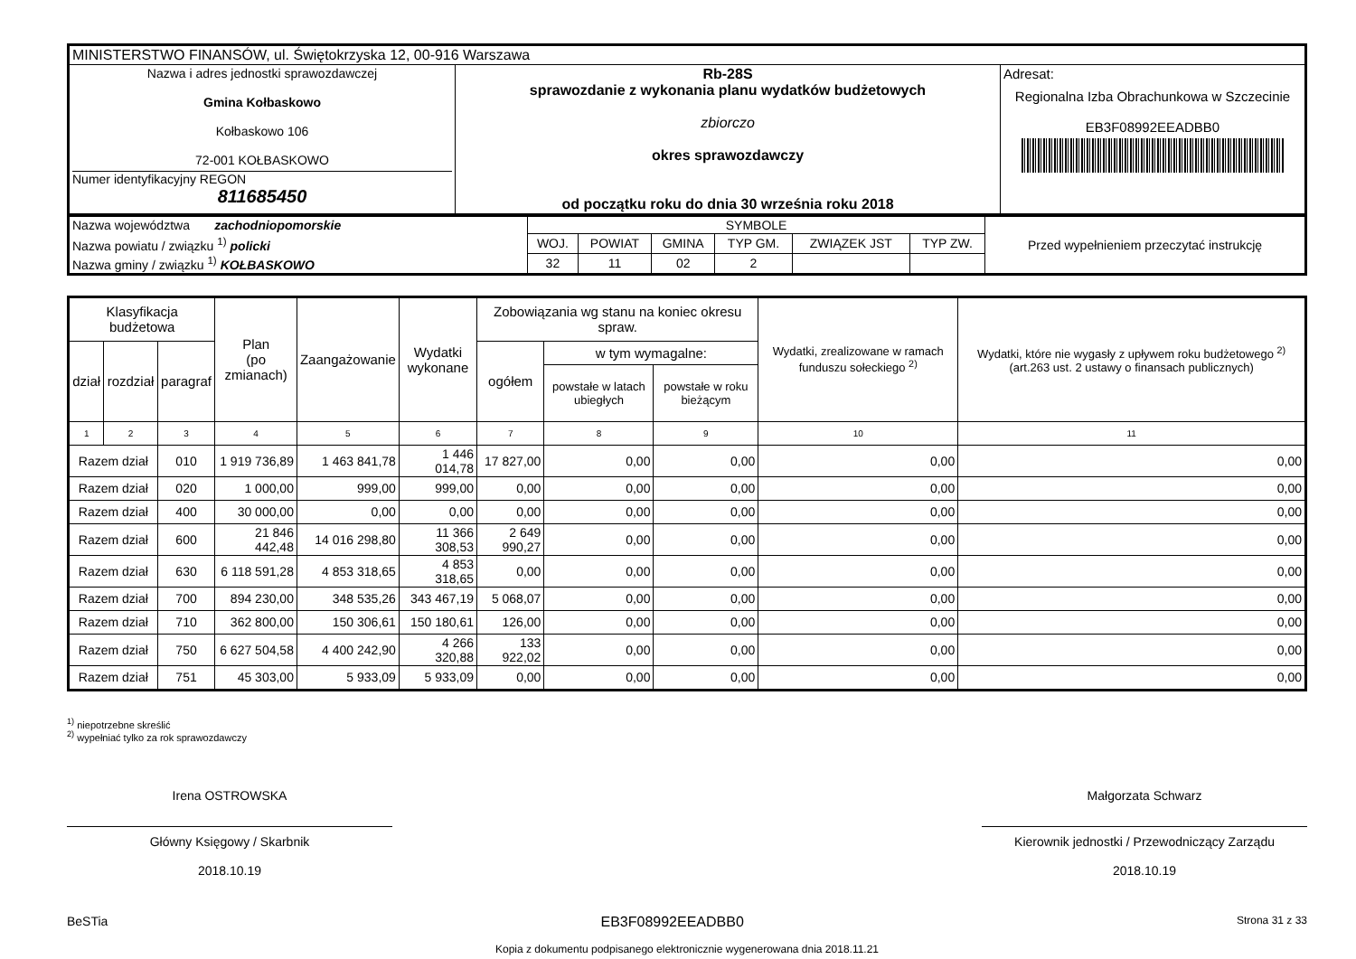| MINISTERSTWO FINANSÓW, ul. Świętokrzyska 12, 00-916 Warszawa | | |
| Nazwa i adres jednostki sprawozdawczej Gmina Kołbaskowo Kołbaskowo 106 72-001 KOŁBASKOWO Numer identyfikacyjny REGON 811685450 | Rb-28S sprawozdanie z wykonania planu wydatków budżetowych zbiorczo okres sprawozdawczy od początku roku do dnia 30 września roku 2018 | Adresat: Regionalna Izba Obrachunkowa w Szczecinie EB3F08992EEADBB0 |
| Nazwa województwa zachodniopomorskie | SYMBOLE | | | | | | Przed wypełnieniem przeczytać instrukcję |
| Nazwa powiatu / związku <sup>1)</sup> policki | WOJ. | POWIAT | GMINA | TYP GM. | ZWIĄZEK JST | TYP ZW. | |
| Nazwa gminy / związku <sup>1)</sup> KOŁBASKOWO | 32 | 11 | 02 | 2 | | | |
| Klasyfikacja budżetowa | | | Plan (po zmianach) | Zaangażowanie | Wydatki wykonane | Zobowiązania wg stanu na koniec okresu spraw. | | | Wydatki, zrealizowane w ramach funduszu sołeckiego <sup>2)</sup> | Wydatki, które nie wygasły z upływem roku budżetowego <sup>2)</sup> (art.263 ust. 2 ustawy o finansach publicznych) |
| --- | --- | --- | --- | --- | --- | --- | --- | --- | --- | --- |
| dział | rozdział | paragraf | | | | ogółem | w tym wymagalne: | | | |
| | | | | | | | powstałe w latach ubiegłych | powstałe w roku bieżącym | | |
| 1 | 2 | 3 | 4 | 5 | 6 | 7 | 8 | 9 | 10 | 11 |
| Razem dział | | 010 | 1 919 736,89 | 1 463 841,78 | 1 446 014,78 | 17 827,00 | 0,00 | 0,00 | 0,00 | 0,00 |
| Razem dział | | 020 | 1 000,00 | 999,00 | 999,00 | 0,00 | 0,00 | 0,00 | 0,00 | 0,00 |
| Razem dział | | 400 | 30 000,00 | 0,00 | 0,00 | 0,00 | 0,00 | 0,00 | 0,00 | 0,00 |
| Razem dział | | 600 | 21 846 442,48 | 14 016 298,80 | 11 366 308,53 | 2 649 990,27 | 0,00 | 0,00 | 0,00 | 0,00 |
| Razem dział | | 630 | 6 118 591,28 | 4 853 318,65 | 4 853 318,65 | 0,00 | 0,00 | 0,00 | 0,00 | 0,00 |
| Razem dział | | 700 | 894 230,00 | 348 535,26 | 343 467,19 | 5 068,07 | 0,00 | 0,00 | 0,00 | 0,00 |
| Razem dział | | 710 | 362 800,00 | 150 306,61 | 150 180,61 | 126,00 | 0,00 | 0,00 | 0,00 | 0,00 |
| Razem dział | | 750 | 6 627 504,58 | 4 400 242,90 | 4 266 320,88 | 133 922,02 | 0,00 | 0,00 | 0,00 | 0,00 |
| Razem dział | | 751 | 45 303,00 | 5 933,09 | 5 933,09 | 0,00 | 0,00 | 0,00 | 0,00 | 0,00 |
<sup>1)</sup> niepotrzebne skreślić
<sup>2)</sup> wypełniać tylko za rok sprawozdawczy
Irena OSTROWSKA
Główny Księgowy / Skarbnik
2018.10.19
Małgorzata Schwarz
Kierownik jednostki / Przewodniczący Zarządu
2018.10.19
BeSTia EB3F08992EEADBB0 Strona 31 z 33
Kopia z dokumentu podpisanego elektronicznie wygenerowana dnia 2018.11.21